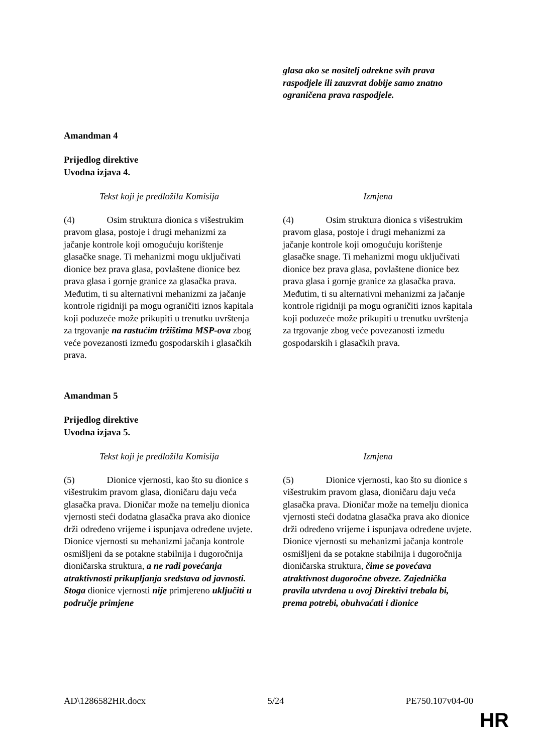| | glasa ako se nositelj odrekne svih prava raspodjele ili zauzvrat dobije samo znatno ograničena prava raspodjele. |
Amandman 4
Prijedlog direktive
Uvodna izjava 4.
| Tekst koji je predložila Komisija | Izmjena |
| (4) Osim struktura dionica s višestrukim pravom glasa, postoje i drugi mehanizmi za jačanje kontrole koji omogućuju korištenje glasačke snage. Ti mehanizmi mogu uključivati dionice bez prava glasa, povlaštene dionice bez prava glasa i gornje granice za glasačka prava. Međutim, ti su alternativni mehanizmi za jačanje kontrole rigidniji pa mogu ograničiti iznos kapitala koji poduzeće može prikupiti u trenutku uvrštenja za trgovanje na rastućim tržištima MSP-ova zbog veće povezanosti između gospodarskih i glasačkih prava. | (4) Osim struktura dionica s višestrukim pravom glasa, postoje i drugi mehanizmi za jačanje kontrole koji omogućuju korištenje glasačke snage. Ti mehanizmi mogu uključivati dionice bez prava glasa, povlaštene dionice bez prava glasa i gornje granice za glasačka prava. Međutim, ti su alternativni mehanizmi za jačanje kontrole rigidniji pa mogu ograničiti iznos kapitala koji poduzeće može prikupiti u trenutku uvrštenja za trgovanje zbog veće povezanosti između gospodarskih i glasačkih prava. |
Amandman 5
Prijedlog direktive
Uvodna izjava 5.
| Tekst koji je predložila Komisija | Izmjena |
| (5) Dionice vjernosti, kao što su dionice s višestrukim pravom glasa, dioničaru daju veća glasačka prava. Dioničar može na temelju dionica vjernosti steći dodatna glasačka prava ako dionice drži određeno vrijeme i ispunjava određene uvjete. Dionice vjernosti su mehanizmi jačanja kontrole osmišljeni da se potakne stabilnija i dugoročnija dioničarska struktura, a ne radi povećanja atraktivnosti prikupljanja sredstava od javnosti. Stoga dionice vjernosti nije primjereno uključiti u područje primjene | (5) Dionice vjernosti, kao što su dionice s višestrukim pravom glasa, dioničaru daju veća glasačka prava. Dioničar može na temelju dionica vjernosti steći dodatna glasačka prava ako dionice drži određeno vrijeme i ispunjava određene uvjete. Dionice vjernosti su mehanizmi jačanja kontrole osmišljeni da se potakne stabilnija i dugoročnija dioničarska struktura, čime se povećava atraktivnost dugoročne obveze. Zajednička pravila utvrđena u ovoj Direktivi trebala bi, prema potrebi, obuhvaćati i dionice |
AD\1286582HR.docx 5/24 PE750.107v04-00
HR